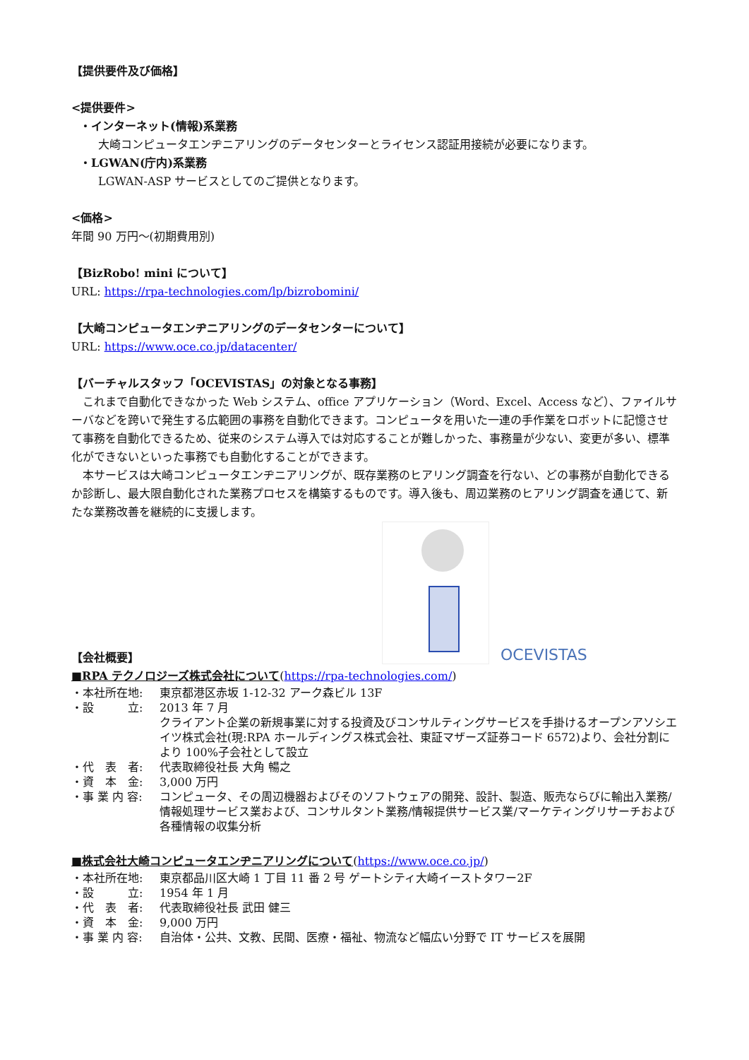【提供要件及び価格】
<提供要件>
・インターネット(情報)系業務
大崎コンピュータエンヂニアリングのデータセンターとライセンス認証用接続が必要になります。
・LGWAN(庁内)系業務
LGWAN-ASP サービスとしてのご提供となります。
<価格>
年間 90 万円～(初期費用別)
【BizRobo! mini について】
URL: https://rpa-technologies.com/lp/bizrobomini/
【大崎コンピュータエンヂニアリングのデータセンターについて】
URL: https://www.oce.co.jp/datacenter/
【バーチャルスタッフ「OCEVISTAS」の対象となる事務】
　これまで自動化できなかった Web システム、office アプリケーション（Word、Excel、Access など）、ファイルサーバなどを跨いで発生する広範囲の事務を自動化できます。コンピュータを用いた一連の手作業をロボットに記憶させて事務を自動化できるため、従来のシステム導入では対応することが難しかった、事務量が少ない、変更が多い、標準化ができないといった事務でも自動化することができます。
　本サービスは大崎コンピュータエンヂニアリングが、既存業務のヒアリング調査を行ない、どの事務が自動化できるか診断し、最大限自動化された業務プロセスを構築するものです。導入後も、周辺業務のヒアリング調査を通じて、新たな業務改善を継続的に支援します。
OCEVISTAS
【会社概要】
■RPA テクノロジーズ株式会社について(https://rpa-technologies.com/)
・本社所在地: 東京都港区赤坂 1-12-32 アーク森ビル 13F
・設　　　立: 2013 年 7 月
クライアント企業の新規事業に対する投資及びコンサルティングサービスを手掛けるオープンアソシエイツ株式会社(現:RPA ホールディングス株式会社、東証マザーズ証券コード 6572)より、会社分割により 100%子会社として設立
・代　表　者: 代表取締役社長 大角 暢之
・資　本　金: 3,000 万円
・事 業 内 容: コンピュータ、その周辺機器およびそのソフトウェアの開発、設計、製造、販売ならびに輸出入業務/情報処理サービス業および、コンサルタント業務/情報提供サービス業/マーケティングリサーチおよび各種情報の収集分析
■株式会社大崎コンピュータエンヂニアリングについて(https://www.oce.co.jp/)
・本社所在地: 東京都品川区大崎 1 丁目 11 番 2 号 ゲートシティ大崎イーストタワー2F
・設　　　立: 1954 年 1 月
・代　表　者: 代表取締役社長 武田 健三
・資　本　金: 9,000 万円
・事 業 内 容: 自治体・公共、文教、民間、医療・福祉、物流など幅広い分野で IT サービスを展開